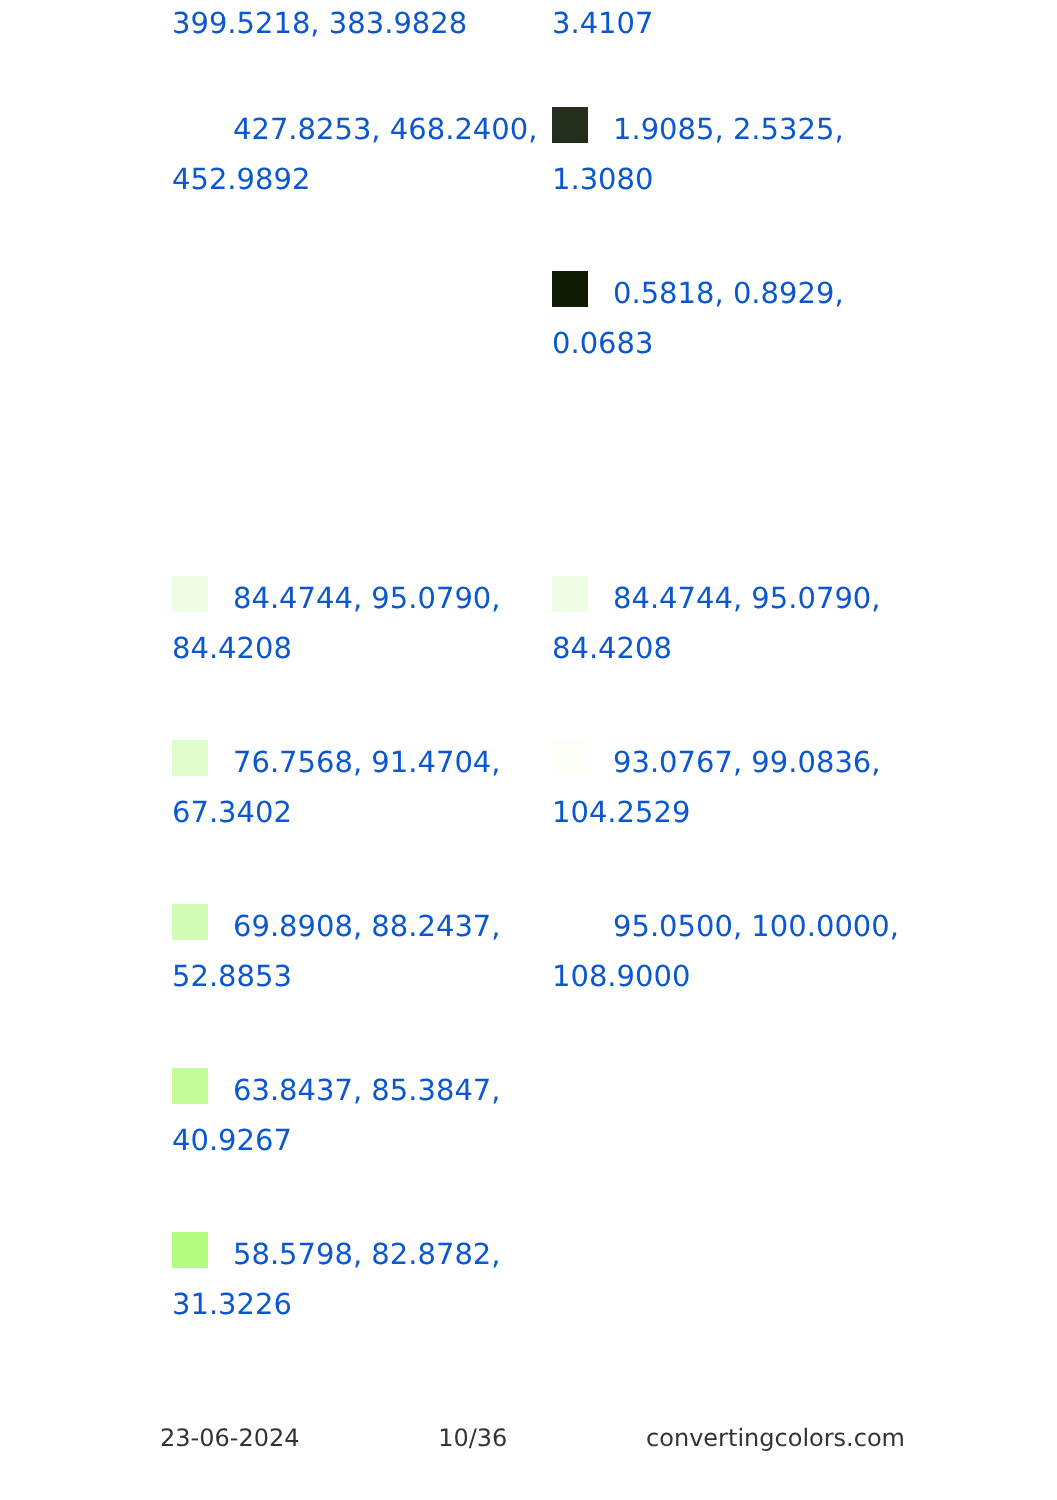399.5218, 383.9828 3.4107
427.8253, 468.2400, 452.9892
1.9085, 2.5325, 1.3080
0.5818, 0.8929, 0.0683
84.4744, 95.0790, 84.4208
84.4744, 95.0790, 84.4208
76.7568, 91.4704, 67.3402
93.0767, 99.0836, 104.2529
69.8908, 88.2437, 52.8853
95.0500, 100.0000, 108.9000
63.8437, 85.3847, 40.9267
58.5798, 82.8782, 31.3226
23-06-2024 10/36 convertingcolors.com